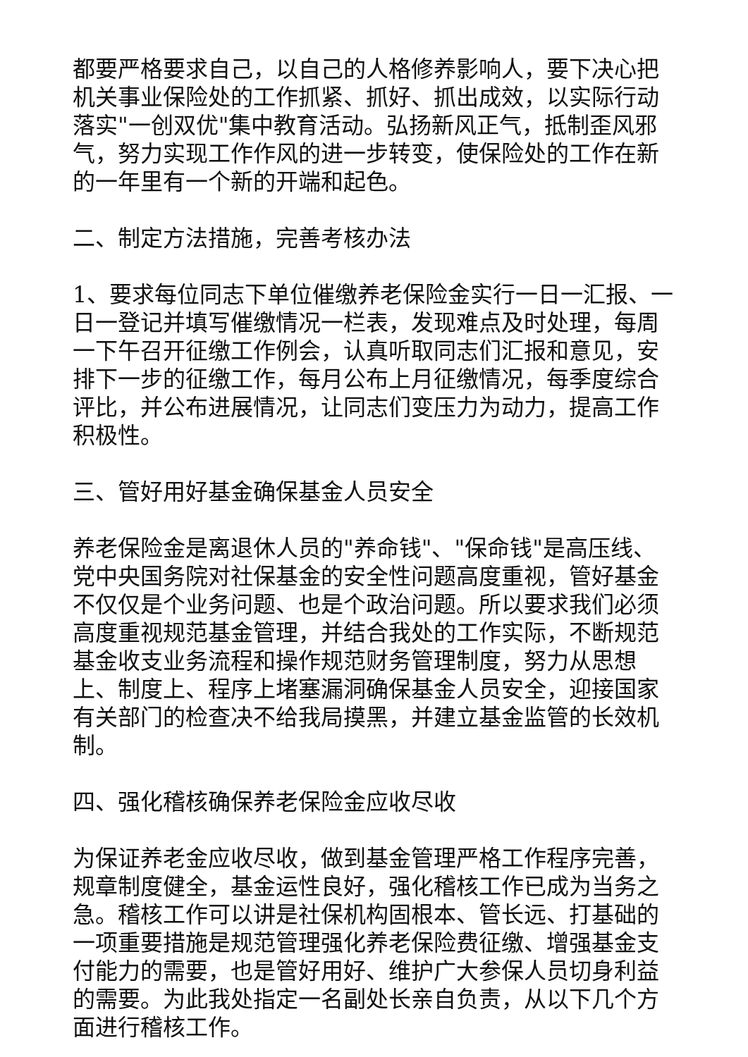都要严格要求自己，以自己的人格修养影响人，要下决心把机关事业保险处的工作抓紧、抓好、抓出成效，以实际行动落实"一创双优"集中教育活动。弘扬新风正气，抵制歪风邪气，努力实现工作作风的进一步转变，使保险处的工作在新的一年里有一个新的开端和起色。
二、制定方法措施，完善考核办法
1、要求每位同志下单位催缴养老保险金实行一日一汇报、一日一登记并填写催缴情况一栏表，发现难点及时处理，每周一下午召开征缴工作例会，认真听取同志们汇报和意见，安排下一步的征缴工作，每月公布上月征缴情况，每季度综合评比，并公布进展情况，让同志们变压力为动力，提高工作积极性。
三、管好用好基金确保基金人员安全
养老保险金是离退休人员的"养命钱"、"保命钱"是高压线、党中央国务院对社保基金的安全性问题高度重视，管好基金不仅仅是个业务问题、也是个政治问题。所以要求我们必须高度重视规范基金管理，并结合我处的工作实际，不断规范基金收支业务流程和操作规范财务管理制度，努力从思想上、制度上、程序上堵塞漏洞确保基金人员安全，迎接国家有关部门的检查决不给我局摸黑，并建立基金监管的长效机制。
四、强化稽核确保养老保险金应收尽收
为保证养老金应收尽收，做到基金管理严格工作程序完善，规章制度健全，基金运性良好，强化稽核工作已成为当务之急。稽核工作可以讲是社保机构固根本、管长远、打基础的一项重要措施是规范管理强化养老保险费征缴、增强基金支付能力的需要，也是管好用好、维护广大参保人员切身利益的需要。为此我处指定一名副处长亲自负责，从以下几个方面进行稽核工作。